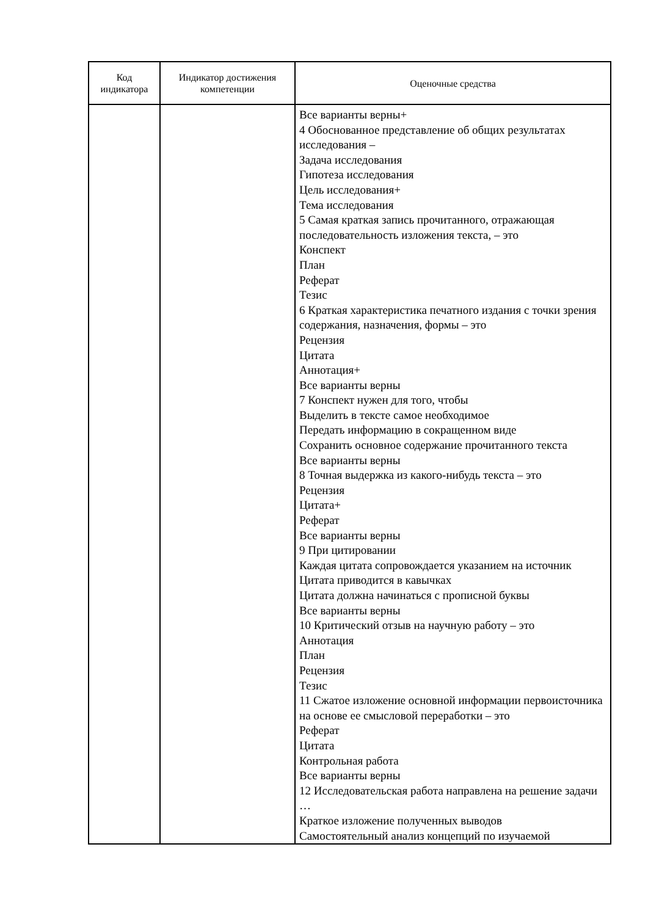| Код индикатора | Индикатор достижения компетенции | Оценочные средства |
| --- | --- | --- |
| | | Все варианты верны+ 4 Обоснованное представление об общих результатах исследования – Задача исследования Гипотеза исследования Цель исследования+ Тема исследования 5 Самая краткая запись прочитанного, отражающая последовательность изложения текста, – это Конспект План Реферат Тезис 6 Краткая характеристика печатного издания с точки зрения содержания, назначения, формы – это Рецензия Цитата Аннотация+ Все варианты верны 7 Конспект нужен для того, чтобы Выделить в тексте самое необходимое Передать информацию в сокращенном виде Сохранить основное содержание прочитанного текста Все варианты верны 8 Точная выдержка из какого-нибудь текста – это Рецензия Цитата+ Реферат Все варианты верны 9 При цитировании Каждая цитата сопровождается указанием на источник Цитата приводится в кавычках Цитата должна начинаться с прописной буквы Все варианты верны 10 Критический отзыв на научную работу – это Аннотация План Рецензия Тезис 11 Сжатое изложение основной информации первоисточника на основе ее смысловой переработки – это Реферат Цитата Контрольная работа Все варианты верны 12 Исследовательская работа направлена на решение задачи … Краткое изложение полученных выводов Самостоятельный анализ концепций по изучаемой |